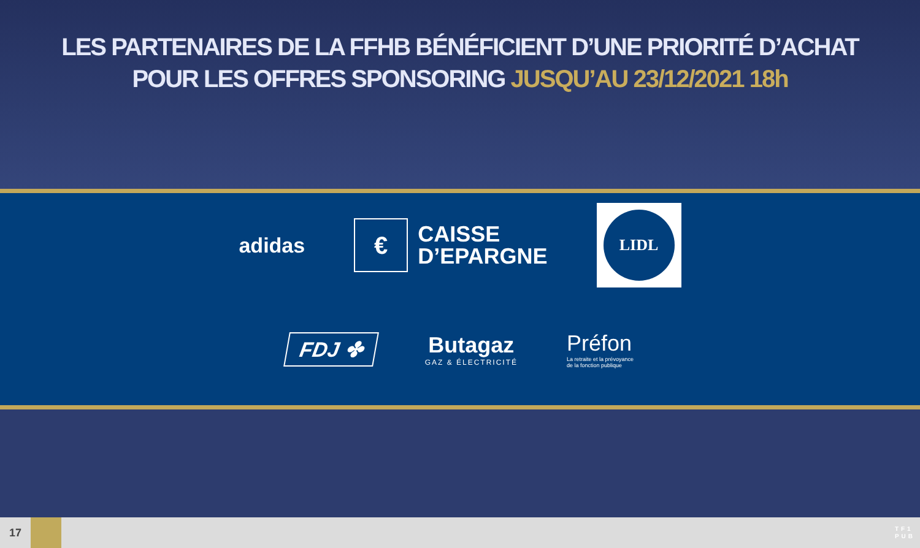LES PARTENAIRES DE LA FFHB BÉNÉFICIENT D’UNE PRIORITÉ D’ACHAT
POUR LES OFFRES SPONSORING JUSQU’AU 23/12/2021 18h
adidas
€
CAISSE
D’EPARGNE
LIDL
FDJ ✤
Butagaz
GAZ & ÉLECTRICITÉ
Préfon
La retraite et la prévoyance
de la fonction publique
17
TF1
PUB